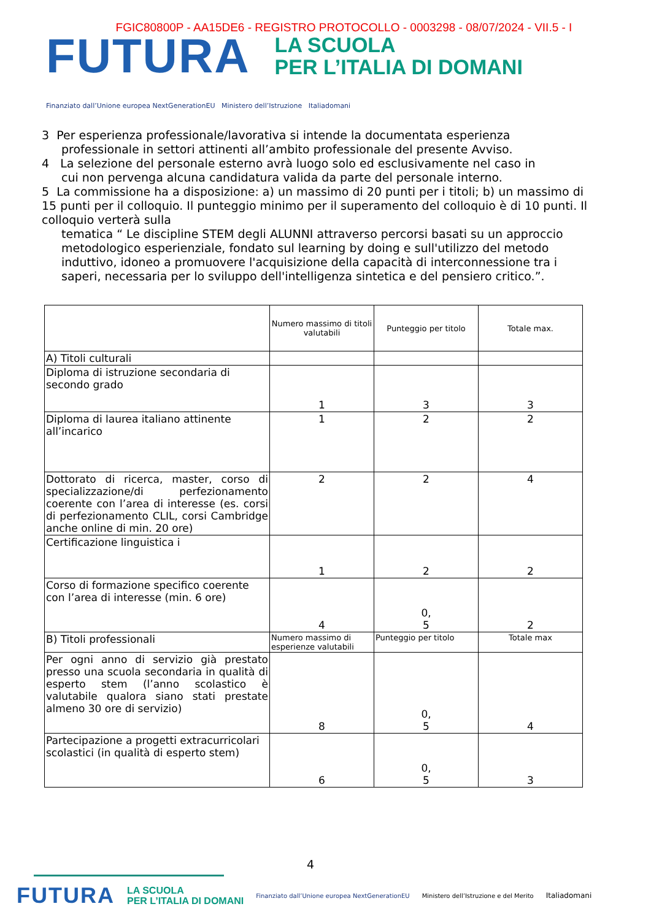FGIC80800P - AA15DE6 - REGISTRO PROTOCOLLO - 0003298 - 08/07/2024 - VII.5 - I
FUTURA
LA SCUOLA
PER L’ITALIA DI DOMANI
Finanziato dall’Unione europea NextGenerationEU Ministero dell’Istruzione Italiadomani
3 Per esperienza professionale/lavorativa si intende la documentata esperienza
professionale in settori attinenti all’ambito professionale del presente Avviso.
4 La selezione del personale esterno avrà luogo solo ed esclusivamente nel caso in
cui non pervenga alcuna candidatura valida da parte del personale interno.
5 La commissione ha a disposizione: a) un massimo di 20 punti per i titoli; b) un massimo di 15 punti per il colloquio. Il punteggio minimo per il superamento del colloquio è di 10 punti. Il colloquio verterà sulla
tematica “ Le discipline STEM degli ALUNNI attraverso percorsi basati su un approccio metodologico esperienziale, fondato sul learning by doing e sull'utilizzo del metodo induttivo, idoneo a promuovere l'acquisizione della capacità di interconnessione tra i saperi, necessaria per lo sviluppo dell'intelligenza sintetica e del pensiero critico.”.
| | Numero massimo di titoli valutabili | Punteggio per titolo | Totale max. |
| A) Titoli culturali | | | |
| Diploma di istruzione secondaria di secondo grado | 1 | 3 | 3 |
| Diploma di laurea italiano attinente all’incarico | 1 | 2 | 2 |
| Dottorato di ricerca, master, corso di specializzazione/di perfezionamento coerente con l’area di interesse (es. corsi di perfezionamento CLIL, corsi Cambridge anche online di min. 20 ore) | 2 | 2 | 4 |
| Certificazione linguistica i | 1 | 2 | 2 |
| Corso di formazione specifico coerente con l’area di interesse (min. 6 ore) | 4 | 0, 5 | 2 |
| B) Titoli professionali | Numero massimo di esperienze valutabili | Punteggio per titolo | Totale max |
| Per ogni anno di servizio già prestato presso una scuola secondaria in qualità di esperto stem (l’anno scolastico è valutabile qualora siano stati prestate almeno 30 ore di servizio) | 8 | 0, 5 | 4 |
| Partecipazione a progetti extracurricolari scolastici (in qualità di esperto stem) | 6 | 0, 5 | 3 |
4
FUTURA LA SCUOLA
PER L’ITALIA DI DOMANI Finanziato dall’Unione europea NextGenerationEU Ministero dell’Istruzione e del Merito Italiadomani